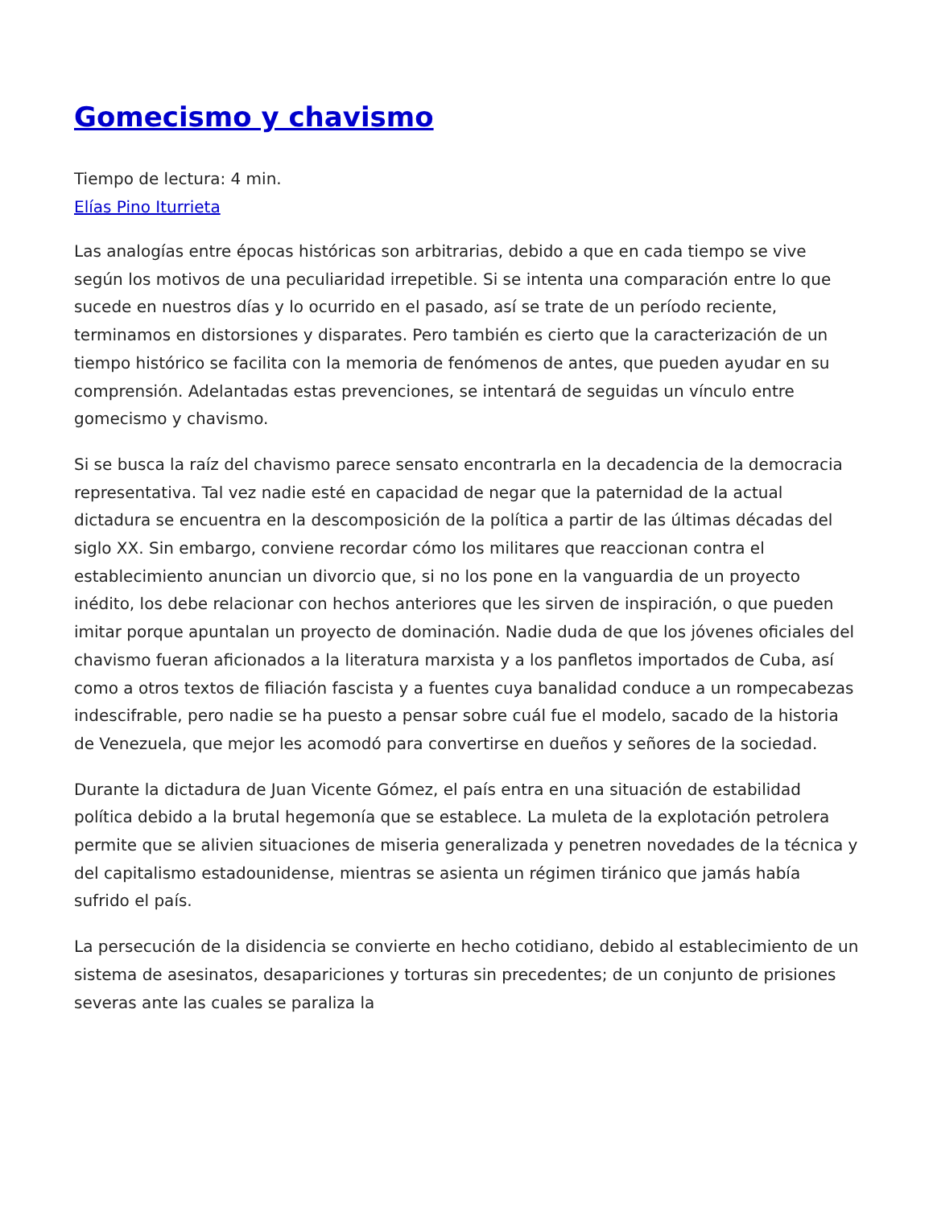Gomecismo y chavismo
Tiempo de lectura: 4 min.
Elías Pino Iturrieta
Las analogías entre épocas históricas son arbitrarias, debido a que en cada tiempo se vive según los motivos de una peculiaridad irrepetible. Si se intenta una comparación entre lo que sucede en nuestros días y lo ocurrido en el pasado, así se trate de un período reciente, terminamos en distorsiones y disparates. Pero también es cierto que la caracterización de un tiempo histórico se facilita con la memoria de fenómenos de antes, que pueden ayudar en su comprensión. Adelantadas estas prevenciones, se intentará de seguidas un vínculo entre gomecismo y chavismo.
Si se busca la raíz del chavismo parece sensato encontrarla en la decadencia de la democracia representativa. Tal vez nadie esté en capacidad de negar que la paternidad de la actual dictadura se encuentra en la descomposición de la política a partir de las últimas décadas del siglo XX. Sin embargo, conviene recordar cómo los militares que reaccionan contra el establecimiento anuncian un divorcio que, si no los pone en la vanguardia de un proyecto inédito, los debe relacionar con hechos anteriores que les sirven de inspiración, o que pueden imitar porque apuntalan un proyecto de dominación. Nadie duda de que los jóvenes oficiales del chavismo fueran aficionados a la literatura marxista y a los panfletos importados de Cuba, así como a otros textos de filiación fascista y a fuentes cuya banalidad conduce a un rompecabezas indescifrable, pero nadie se ha puesto a pensar sobre cuál fue el modelo, sacado de la historia de Venezuela, que mejor les acomodó para convertirse en dueños y señores de la sociedad.
Durante la dictadura de Juan Vicente Gómez, el país entra en una situación de estabilidad política debido a la brutal hegemonía que se establece. La muleta de la explotación petrolera permite que se alivien situaciones de miseria generalizada y penetren novedades de la técnica y del capitalismo estadounidense, mientras se asienta un régimen tiránico que jamás había sufrido el país.
La persecución de la disidencia se convierte en hecho cotidiano, debido al establecimiento de un sistema de asesinatos, desapariciones y torturas sin precedentes; de un conjunto de prisiones severas ante las cuales se paraliza la